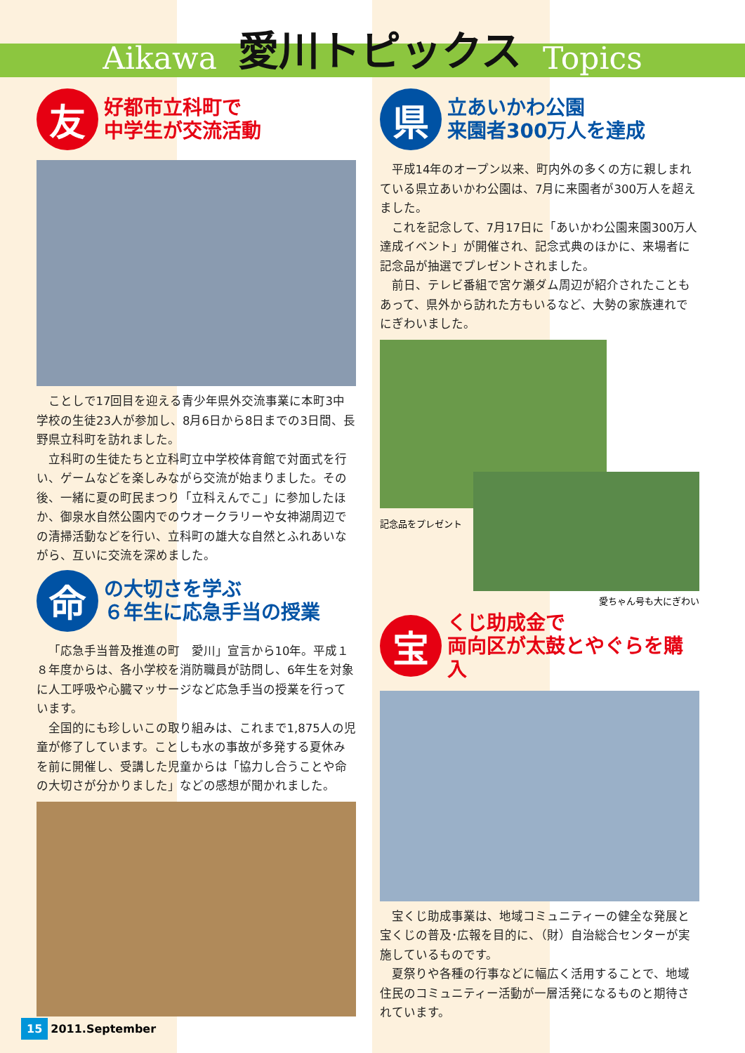Aikawa
愛川トピックス
Topics
友
好都市立科町で
中学生が交流活動
ことしで17回目を迎える青少年県外交流事業に本町3中学校の生徒23人が参加し、8月6日から8日までの3日間、長野県立科町を訪れました。
立科町の生徒たちと立科町立中学校体育館で対面式を行い、ゲームなどを楽しみながら交流が始まりました。その後、一緒に夏の町民まつり「立科えんでこ」に参加したほか、御泉水自然公園内でのウオークラリーや女神湖周辺での清掃活動などを行い、立科町の雄大な自然とふれあいながら、互いに交流を深めました。
命
の大切さを学ぶ
６年生に応急手当の授業
「応急手当普及推進の町　愛川」宣言から10年。平成１８年度からは、各小学校を消防職員が訪問し、6年生を対象に人工呼吸や心臓マッサージなど応急手当の授業を行っています。
全国的にも珍しいこの取り組みは、これまで1,875人の児童が修了しています。ことしも水の事故が多発する夏休みを前に開催し、受講した児童からは「協力し合うことや命の大切さが分かりました」などの感想が聞かれました。
県
立あいかわ公園
来園者300万人を達成
平成14年のオープン以来、町内外の多くの方に親しまれている県立あいかわ公園は、7月に来園者が300万人を超えました。
これを記念して、7月17日に「あいかわ公園来園300万人達成イベント」が開催され、記念式典のほかに、来場者に記念品が抽選でプレゼントされました。
前日、テレビ番組で宮ケ瀬ダム周辺が紹介されたこともあって、県外から訪れた方もいるなど、大勢の家族連れでにぎわいました。
記念品をプレゼント
愛ちゃん号も大にぎわい
宝
くじ助成金で
両向区が太鼓とやぐらを購入
宝くじ助成事業は、地域コミュニティーの健全な発展と宝くじの普及･広報を目的に、（財）自治総合センターが実施しているものです。
夏祭りや各種の行事などに幅広く活用することで、地域住民のコミュニティー活動が一層活発になるものと期待されています。
15 2011.September